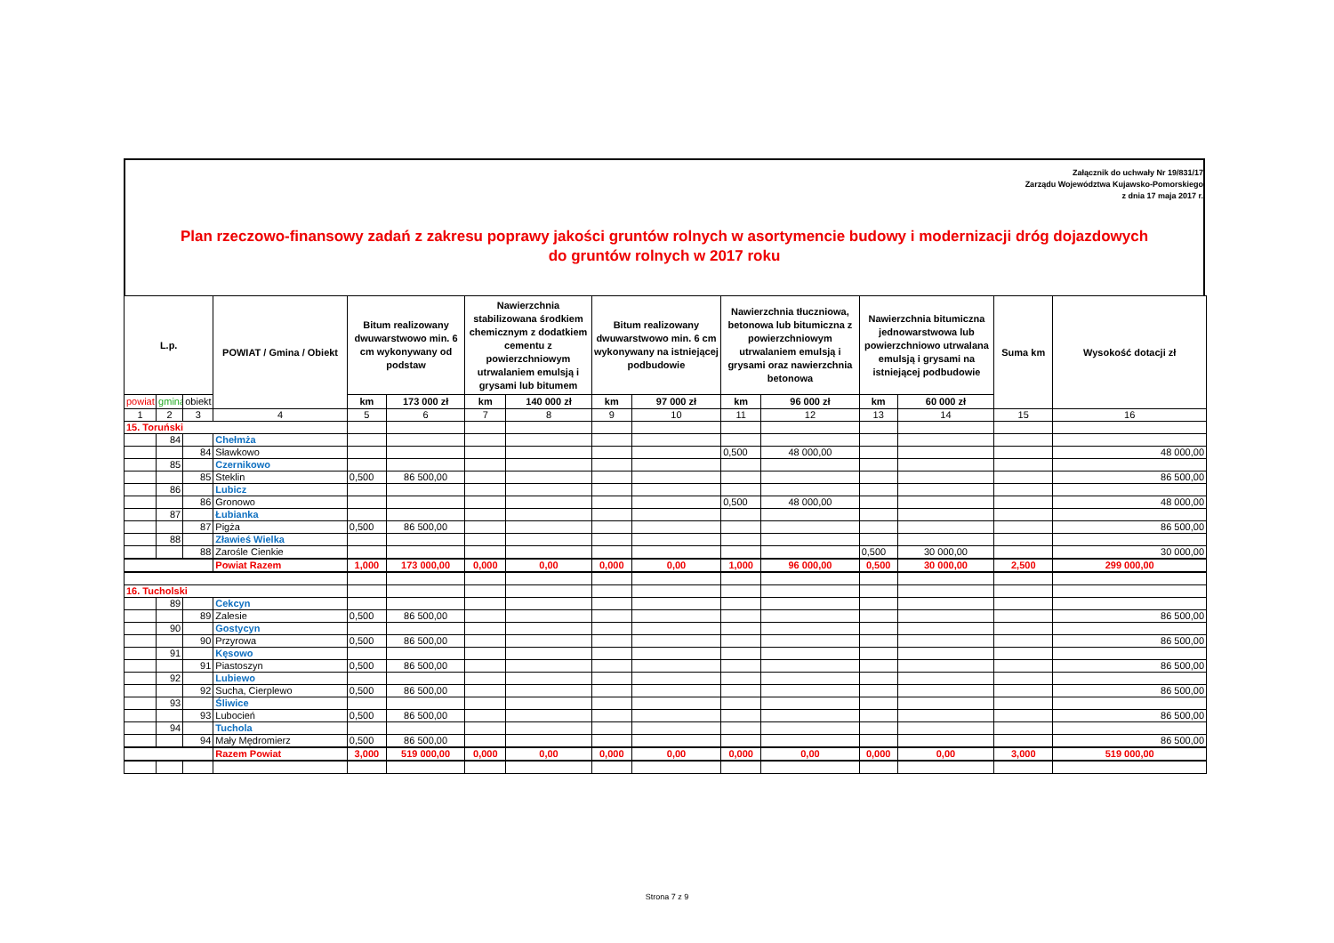Załącznik do uchwały Nr 19/831/17
Zarządu Województwa Kujawsko-Pomorskiego
z dnia 17 maja 2017 r.
Plan rzeczowo-finansowy zadań z zakresu poprawy jakości gruntów rolnych w asortymencie budowy i modernizacji dróg dojazdowych
do gruntów rolnych w 2017 roku
| L.p. | | | POWIAT / Gmina / Obiekt | Bitum realizowany dwuwarstwowo min. 6 cm wykonywany od podstaw | | Nawierzchnia stabilizowana środkiem chemicznym z dodatkiem cementu z powierzchniowym utrwalaniem emulsją i grysami lub bitumem | | Bitum realizowany dwuwarstwowo min. 6 cm wykonywany na istniejącej podbudowie | | Nawierzchnia tłuczniowa, betonowa lub bitumiczna z powierzchniowym utrwalaniem emulsją i grysami oraz nawierzchnia betonowa | | Nawierzchnia bitumiczna jednowarstwowa lub powierzchniowo utrwalana emulsją i grysami na istniejącej podbudowie | | Suma km | Wysokość dotacji zł |
| --- | --- | --- | --- | --- | --- | --- | --- | --- | --- | --- | --- | --- | --- | --- | --- |
| powiat | gmina | obiekt | | km | 173 000 zł | km | 140 000 zł | km | 97 000 zł | km | 96 000 zł | km | 60 000 zł | | |
| 1 | 2 | 3 | 4 | 5 | 6 | 7 | 8 | 9 | 10 | 11 | 12 | 13 | 14 | 15 | 16 |
| 15. Toruński | | | | | | | | | | | | | | | |
| | 84 | | Chełmża | | | | | | | | | | | | |
| | | 84 | Sławkowo | | | | | | | 0,500 | 48 000,00 | | | | 48 000,00 |
| | 85 | | Czernikowo | | | | | | | | | | | | |
| | | 85 | Steklin | 0,500 | 86 500,00 | | | | | | | | | | 86 500,00 |
| | 86 | | Lubicz | | | | | | | | | | | | |
| | | 86 | Gronowo | | | | | | | 0,500 | 48 000,00 | | | | 48 000,00 |
| | 87 | | Łubianka | | | | | | | | | | | | |
| | | 87 | Pigża | 0,500 | 86 500,00 | | | | | | | | | | 86 500,00 |
| | 88 | | Zławieś Wielka | | | | | | | | | | | | |
| | | 88 | Zarośle Cienkie | | | | | | | | | 0,500 | 30 000,00 | | 30 000,00 |
| | | | Powiat Razem | 1,000 | 173 000,00 | 0,000 | 0,00 | 0,000 | 0,00 | 1,000 | 96 000,00 | 0,500 | 30 000,00 | 2,500 | 299 000,00 |
| 16. Tucholski | | | | | | | | | | | | | | | |
| | 89 | | Cekcyn | | | | | | | | | | | | |
| | | 89 | Zalesie | 0,500 | 86 500,00 | | | | | | | | | | 86 500,00 |
| | 90 | | Gostycyn | | | | | | | | | | | | |
| | | 90 | Przyrowa | 0,500 | 86 500,00 | | | | | | | | | | 86 500,00 |
| | 91 | | Kęsowo | | | | | | | | | | | | |
| | | 91 | Piastoszyn | 0,500 | 86 500,00 | | | | | | | | | | 86 500,00 |
| | 92 | | Lubiewo | | | | | | | | | | | | |
| | | 92 | Sucha, Cierplewo | 0,500 | 86 500,00 | | | | | | | | | | 86 500,00 |
| | 93 | | Śliwice | | | | | | | | | | | | |
| | | 93 | Lubocień | 0,500 | 86 500,00 | | | | | | | | | | 86 500,00 |
| | 94 | | Tuchola | | | | | | | | | | | | |
| | | 94 | Mały Mędromierz | 0,500 | 86 500,00 | | | | | | | | | | 86 500,00 |
| | | | Razem Powiat | 3,000 | 519 000,00 | 0,000 | 0,00 | 0,000 | 0,00 | 0,000 | 0,00 | 0,000 | 0,00 | 3,000 | 519 000,00 |
Strona 7 z 9